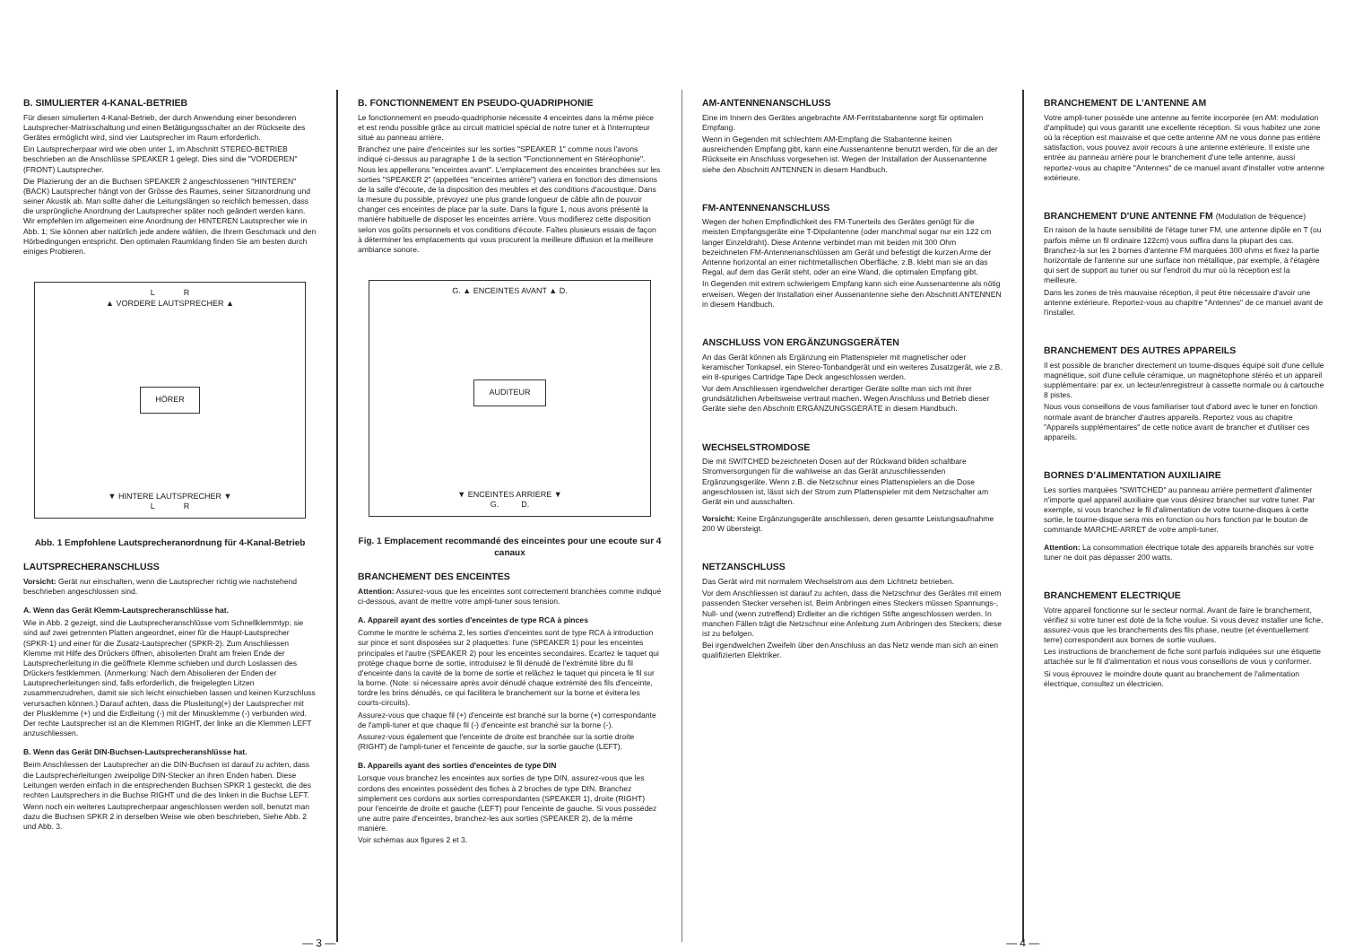B. SIMULIERTER 4-KANAL-BETRIEB
Für diesen simulierten 4-Kanal-Betrieb, der durch Anwendung einer besonderen Lautsprecher-Matrixschaltung und einen Betätigungsschalter an der Rückseite des Gerätes ermöglicht wird, sind vier Lautsprecher im Raum erforderlich.
Ein Lautsprecherpaar wird wie oben unter 1, im Abschnitt STEREO-BETRIEB beschrieben an die Anschlüsse SPEAKER 1 gelegt. Dies sind die "VORDEREN" (FRONT) Lautsprecher.
Die Plazierung der an die Buchsen SPEAKER 2 angeschlossenen "HINTEREN" (BACK) Lautsprecher hängt von der Grösse des Raumes, seiner Sitzanordnung und seiner Akustik ab. Man sollte daher die Leitungslängen so reichlich bemessen, dass die ursprüngliche Anordnung der Lautsprecher später noch geändert werden kann. Wir empfehlen im allgemeinen eine Anordnung der HINTEREN Lautsprecher wie in Abb. 1; Sie können aber natürlich jede andere wählen, die Ihrem Geschmack und den Hörbedingungen entspricht. Den optimalen Raumklang finden Sie am besten durch einiges Probieren.
L R
▲ VORDERE LAUTSPRECHER ▲
HÖRER
▼ HINTERE LAUTSPRECHER ▼
L R
Abb. 1 Empfohlene Lautsprecheranordnung für 4-Kanal-Betrieb
LAUTSPRECHERANSCHLUSS
Vorsicht: Gerät nur einschalten, wenn die Lautsprecher richtig wie nachstehend beschrieben angeschlossen sind.
A. Wenn das Gerät Klemm-Lautsprecheranschlüsse hat.
Wie in Abb. 2 gezeigt, sind die Lautsprecheranschlüsse vom Schnellklemmtyp; sie sind auf zwei getrennten Platten angeordnet, einer für die Haupt-Lautsprecher (SPKR-1) und einer für die Zusatz-Lautsprecher (SPKR-2). Zum Anschliessen Klemme mit Hilfe des Drückers öffnen, abisolierten Draht am freien Ende der Lautsprecherleitung in die geöffnete Klemme schieben und durch Loslassen des Drückers festklemmen. (Anmerkung: Nach dem Abisolieren der Enden der Lautsprecherleitungen sind, falls erforderlich, die freigelegten Litzen zusammenzudrehen, damit sie sich leicht einschieben lassen und keinen Kurzschluss verursachen können.) Darauf achten, dass die Plusleitung(+) der Lautsprecher mit der Plusklemme (+) und die Erdleitung (-) mit der Minusklemme (-) verbunden wird. Der rechte Lautsprecher ist an die Klemmen RIGHT, der linke an die Klemmen LEFT anzuschliessen.
B. Wenn das Gerät DIN-Buchsen-Lautsprecheranshlüsse hat.
Beim Anschliessen der Lautsprecher an die DIN-Buchsen ist darauf zu achten, dass die Lautsprecherleitungen zweipolige DIN-Stecker an ihren Enden haben. Diese Leitungen werden einfach in die entsprechenden Buchsen SPKR 1 gesteckt, die des rechten Lautsprechers in die Buchse RIGHT und die des linken in die Buchse LEFT.
Wenn noch ein weiteres Lautsprecherpaar angeschlossen werden soll, benutzt man dazu die Buchsen SPKR 2 in derselben Weise wie oben beschrieben, Siehe Abb. 2 und Abb. 3.
B. FONCTIONNEMENT EN PSEUDO-QUADRIPHONIE
Le fonctionnement en pseudo-quadriphonie nécessite 4 enceintes dans la même pièce et est rendu possible grâce au circuit matriciel spécial de notre tuner et à l'interrupteur situé au panneau arrière.
Branchez une paire d'enceintes sur les sorties "SPEAKER 1" comme nous l'avons indiqué ci-dessus au paragraphe 1 de la section "Fonctionnement en Stéréophonie". Nous les appellerons "enceintes avant". L'emplacement des enceintes branchées sur les sorties "SPEAKER 2" (appellées "enceintes arrière") variera en fonction des dimensions de la salle d'écoute, de la disposition des meubles et des conditions d'acoustique. Dans la mesure du possible, prévoyez une plus grande longueur de câble afin de pouvoir changer ces enceintes de place par la suite. Dans la figure 1, nous avons présenté la manière habituelle de disposer les enceintes arrière. Vous modifierez cette disposition selon vos goûts personnels et vos conditions d'écoute. Faîtes plusieurs essais de façon à déterminer les emplacements qui vous procurent la meilleure diffusion et la meilleure ambiance sonore.
G. ▲ ENCEINTES AVANT ▲ D.
AUDITEUR
▼ ENCEINTES ARRIERE ▼
G. D.
Fig. 1 Emplacement recommandé des einceintes pour une ecoute sur 4 canaux
BRANCHEMENT DES ENCEINTES
Attention: Assurez-vous que les enceintes sont correctement branchées comme indiqué ci-dessous, avant de mettre votre ampli-tuner sous tension.
A. Appareil ayant des sorties d'enceintes de type RCA à pinces
Comme le montre le schéma 2, les sorties d'enceintes sont de type RCA à introduction sur pince et sont disposées sur 2 plaquettes: l'une (SPEAKER 1) pour les enceintes principales et l'autre (SPEAKER 2) pour les enceintes secondaires. Ecartez le taquet qui protège chaque borne de sortie, introduisez le fil dénudé de l'extrémité libre du fil d'enceinte dans la cavité de la borne de sortie et relâchez le taquet qui pincera le fil sur la borne. (Note: si nécessaire après avoir dénudé chaque extrémité des fils d'enceinte, tordre les brins dénudés, ce qui facilitera le branchement sur la borne et évitera les courts-circuits).
Assurez-vous que chaque fil (+) d'enceinte est branché sur la borne (+) correspondante de l'ampli-tuner et que chaque fil (-) d'enceinte est branché sur la borne (-).
Assurez-vous également que l'enceinte de droite est branchée sur la sortie droite (RIGHT) de l'ampli-tuner et l'enceinte de gauche, sur la sortie gauche (LEFT).
B. Appareils ayant des sorties d'enceintes de type DIN
Lorsque vous branchez les enceintes aux sorties de type DIN, assurez-vous que les cordons des enceintes possèdent des fiches à 2 broches de type DIN. Branchez simplement ces cordons aux sorties correspondantes (SPEAKER 1), droite (RIGHT) pour l'enceinte de droite et gauche (LEFT) pour l'enceinte de gauche. Si vous possédez une autre paire d'enceintes, branchez-les aux sorties (SPEAKER 2), de la même manière.
Voir schémas aux figures 2 et 3.
— 3 —
AM-ANTENNENANSCHLUSS
Eine im Innern des Gerätes angebrachte AM-Ferritstabantenne sorgt für optimalen Empfang.
Wenn in Gegenden mit schlechtem AM-Empfang die Stabantenne keinen ausreichenden Empfang gibt, kann eine Aussenantenne benutzt werden, für die an der Rückseite ein Anschluss vorgesehen ist. Wegen der Installation der Aussenantenne siehe den Abschnitt ANTENNEN in diesem Handbuch.
FM-ANTENNENANSCHLUSS
Wegen der hohen Empfindlichkeit des FM-Tunerteils des Gerätes genügt für die meisten Empfangsgeräte eine T-Dipolantenne (oder manchmal sogar nur ein 122 cm langer Einzeldraht). Diese Antenne verbindet man mit beiden mit 300 Ohm bezeichneten FM-Antennenanschlüssen am Gerät und befestigt die kurzen Arme der Antenne horizontal an einer nichtmetallischen Oberfläche; z.B. klebt man sie an das Regal, auf dem das Gerät steht, oder an eine Wand, die optimalen Empfang gibt.
In Gegenden mit extrem schwierigem Empfang kann sich eine Aussenantenne als nötig erweisen. Wegen der Installation einer Aussenantenne siehe den Abschnitt ANTENNEN in diesem Handbuch.
ANSCHLUSS VON ERGÄNZUNGSGERÄTEN
An das Gerät können als Ergänzung ein Plattenspieler mit magnetischer oder keramischer Tonkapsel, ein Stereo-Tonbandgerät und ein weiteres Zusatzgerät, wie z.B. ein 8-spuriges Cartridge Tape Deck angeschlossen werden.
Vor dem Anschliessen irgendwelcher derartiger Geräte sollte man sich mit ihrer grundsätzlichen Arbeitsweise vertraut machen. Wegen Anschluss und Betrieb dieser Geräte siehe den Abschnitt ERGÄNZUNGSGERÄTE in diesem Handbuch.
WECHSELSTROMDOSE
Die mit SWITCHED bezeichneten Dosen auf der Rückwand bilden schaltbare Stromversorgungen für die wahlweise an das Gerät anzuschliessenden Ergänzungsgeräte. Wenn z.B. die Netzschnur eines Plattenspielers an die Dose angeschlossen ist, lässt sich der Strom zum Plattenspieler mit dem Netzschalter am Gerät ein und ausschalten.
Vorsicht: Keine Ergänzungsgeräte anschliessen, deren gesamte Leistungsaufnahme 200 W übersteigt.
NETZANSCHLUSS
Das Gerät wird mit normalem Wechselstrom aus dem Lichtnetz betrieben.
Vor dem Anschliessen ist darauf zu achten, dass die Netzschnur des Gerätes mit einem passenden Stecker versehen ist. Beim Anbringen eines Steckers müssen Spannungs-, Null- und (wenn zutreffend) Erdleiter an die richtigen Stifte angeschlossen werden. In manchen Fällen trägt die Netzschnur eine Anleitung zum Anbringen des Steckers; diese ist zu befolgen.
Bei irgendwelchen Zweifeln über den Anschluss an das Netz wende man sich an einen qualifizierten Elektriker.
BRANCHEMENT DE L'ANTENNE AM
Votre ampli-tuner possède une antenne au ferrite incorporée (en AM: modulation d'amplitude) qui vous garantit une excellente réception. Si vous habitez une zone où la réception est mauvaise et que cette antenne AM ne vous donne pas entière satisfaction, vous pouvez avoir recours à une antenne extérieure. Il existe une entrée au panneau arrière pour le branchement d'une telle antenne, aussi reportez-vous au chapitre "Antennes" de ce manuel avant d'installer votre antenne extérieure.
BRANCHEMENT D'UNE ANTENNE FM (Modulation de fréquence)
En raison de la haute sensibilité de l'étage tuner FM, une antenne dipôle en T (ou parfois même un fil ordinaire 122cm) vous suffira dans la plupart des cas. Branchez-la sur les 2 bornes d'antenne FM marquées 300 ohms et fixez la partie horizontale de l'antenne sur une surface non métallique, par exemple, à l'étagère qui sert de support au tuner ou sur l'endroit du mur où la réception est la meilleure.
Dans les zones de très mauvaise réception, il peut être nécessaire d'avoir une antenne extérieure. Reportez-vous au chapitre "Antennes" de ce manuel avant de l'installer.
BRANCHEMENT DES AUTRES APPAREILS
Il est possible de brancher directement un tourne-disques équipé soit d'une cellule magnétique, soit d'une cellule céramique, un magnétophone stéréo et un appareil supplémentaire: par ex. un lecteur/enregistreur à cassette normale ou à cartouche 8 pistes.
Nous vous conseillons de vous familiariser tout d'abord avec le tuner en fonction normale avant de brancher d'autres appareils. Reportez vous au chapitre "Appareils supplémentaires" de cette notice avant de brancher et d'utiliser ces appareils.
BORNES D'ALIMENTATION AUXILIAIRE
Les sorties marquées "SWITCHED" au panneau arrière permettent d'alimenter n'importe quel appareil auxiliaire que vous désirez brancher sur votre tuner. Par exemple, si vous branchez le fil d'alimentation de votre tourne-disques à cette sortie, le tourne-disque sera mis en fonction ou hors fonction par le bouton de commande MARCHE-ARRET de votre ampli-tuner.
Attention: La consommation électrique totale des appareils branchés sur votre tuner ne doit pas dépasser 200 watts.
BRANCHEMENT ELECTRIQUE
Votre appareil fonctionne sur le secteur normal. Avant de faire le branchement, vérifiez si votre tuner est doté de la fiche voulue. Si vous devez installer une fiche, assurez-vous que les branchements des fils phase, neutre (et éventuellement terre) correspondent aux bornes de sortie voulues.
Les instructions de branchement de fiche sont parfois indiquées sur une étiquette attachée sur le fil d'alimentation et nous vous conseillons de vous y conformer.
Si vous éprouvez le moindre doute quant au branchement de l'alimentation électrique, consultez un électricien.
— 4 —